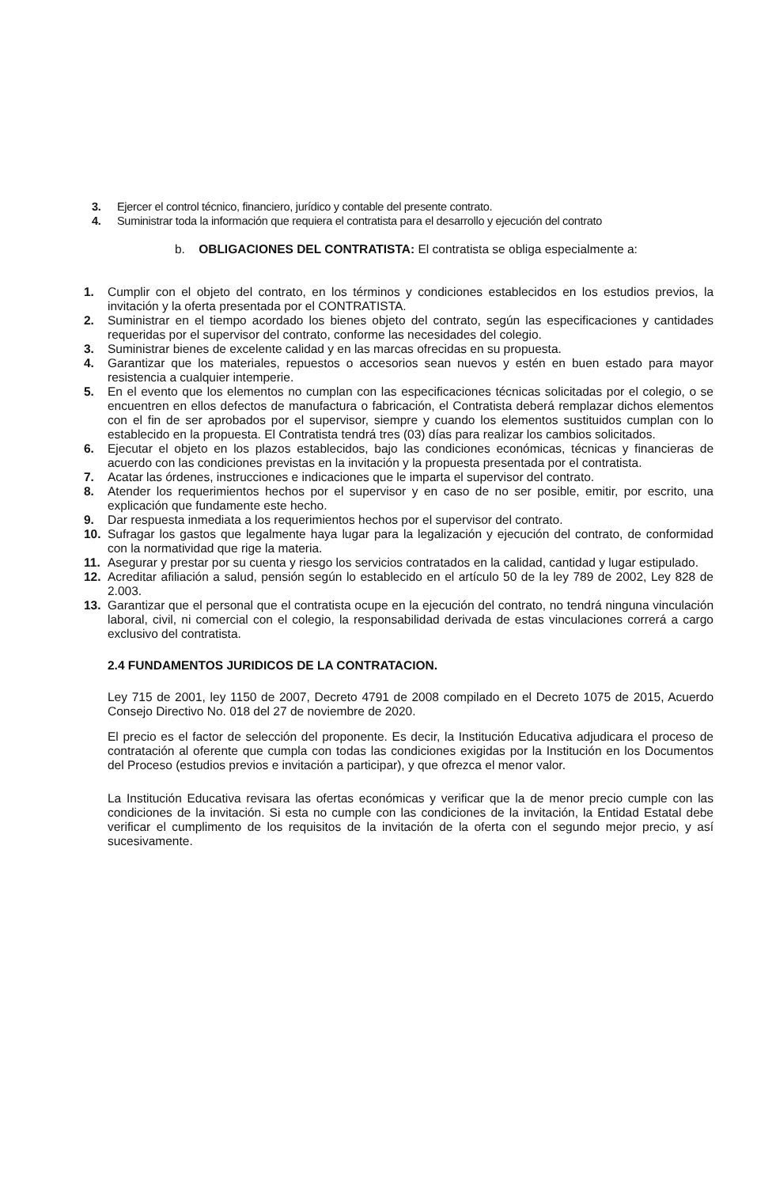3. Ejercer el control técnico, financiero, jurídico y contable del presente contrato.
4. Suministrar toda la información que requiera el contratista para el desarrollo y ejecución del contrato
b. OBLIGACIONES DEL CONTRATISTA: El contratista se obliga especialmente a:
1. Cumplir con el objeto del contrato, en los términos y condiciones establecidos en los estudios previos, la invitación y la oferta presentada por el CONTRATISTA.
2. Suministrar en el tiempo acordado los bienes objeto del contrato, según las especificaciones y cantidades requeridas por el supervisor del contrato, conforme las necesidades del colegio.
3. Suministrar bienes de excelente calidad y en las marcas ofrecidas en su propuesta.
4. Garantizar que los materiales, repuestos o accesorios sean nuevos y estén en buen estado para mayor resistencia a cualquier intemperie.
5. En el evento que los elementos no cumplan con las especificaciones técnicas solicitadas por el colegio, o se encuentren en ellos defectos de manufactura o fabricación, el Contratista deberá remplazar dichos elementos con el fin de ser aprobados por el supervisor, siempre y cuando los elementos sustituidos cumplan con lo establecido en la propuesta. El Contratista tendrá tres (03) días para realizar los cambios solicitados.
6. Ejecutar el objeto en los plazos establecidos, bajo las condiciones económicas, técnicas y financieras de acuerdo con las condiciones previstas en la invitación y la propuesta presentada por el contratista.
7. Acatar las órdenes, instrucciones e indicaciones que le imparta el supervisor del contrato.
8. Atender los requerimientos hechos por el supervisor y en caso de no ser posible, emitir, por escrito, una explicación que fundamente este hecho.
9. Dar respuesta inmediata a los requerimientos hechos por el supervisor del contrato.
10. Sufragar los gastos que legalmente haya lugar para la legalización y ejecución del contrato, de conformidad con la normatividad que rige la materia.
11. Asegurar y prestar por su cuenta y riesgo los servicios contratados en la calidad, cantidad y lugar estipulado.
12. Acreditar afiliación a salud, pensión según lo establecido en el artículo 50 de la ley 789 de 2002, Ley 828 de 2.003.
13. Garantizar que el personal que el contratista ocupe en la ejecución del contrato, no tendrá ninguna vinculación laboral, civil, ni comercial con el colegio, la responsabilidad derivada de estas vinculaciones correrá a cargo exclusivo del contratista.
2.4 FUNDAMENTOS JURIDICOS DE LA CONTRATACION.
Ley 715 de 2001, ley 1150 de 2007, Decreto 4791 de 2008 compilado en el Decreto 1075 de 2015, Acuerdo Consejo Directivo No. 018 del 27 de noviembre de 2020.
El precio es el factor de selección del proponente. Es decir, la Institución Educativa adjudicara el proceso de contratación al oferente que cumpla con todas las condiciones exigidas por la Institución en los Documentos del Proceso (estudios previos e invitación a participar), y que ofrezca el menor valor.
La Institución Educativa revisara las ofertas económicas y verificar que la de menor precio cumple con las condiciones de la invitación. Si esta no cumple con las condiciones de la invitación, la Entidad Estatal debe verificar el cumplimento de los requisitos de la invitación de la oferta con el segundo mejor precio, y así sucesivamente.